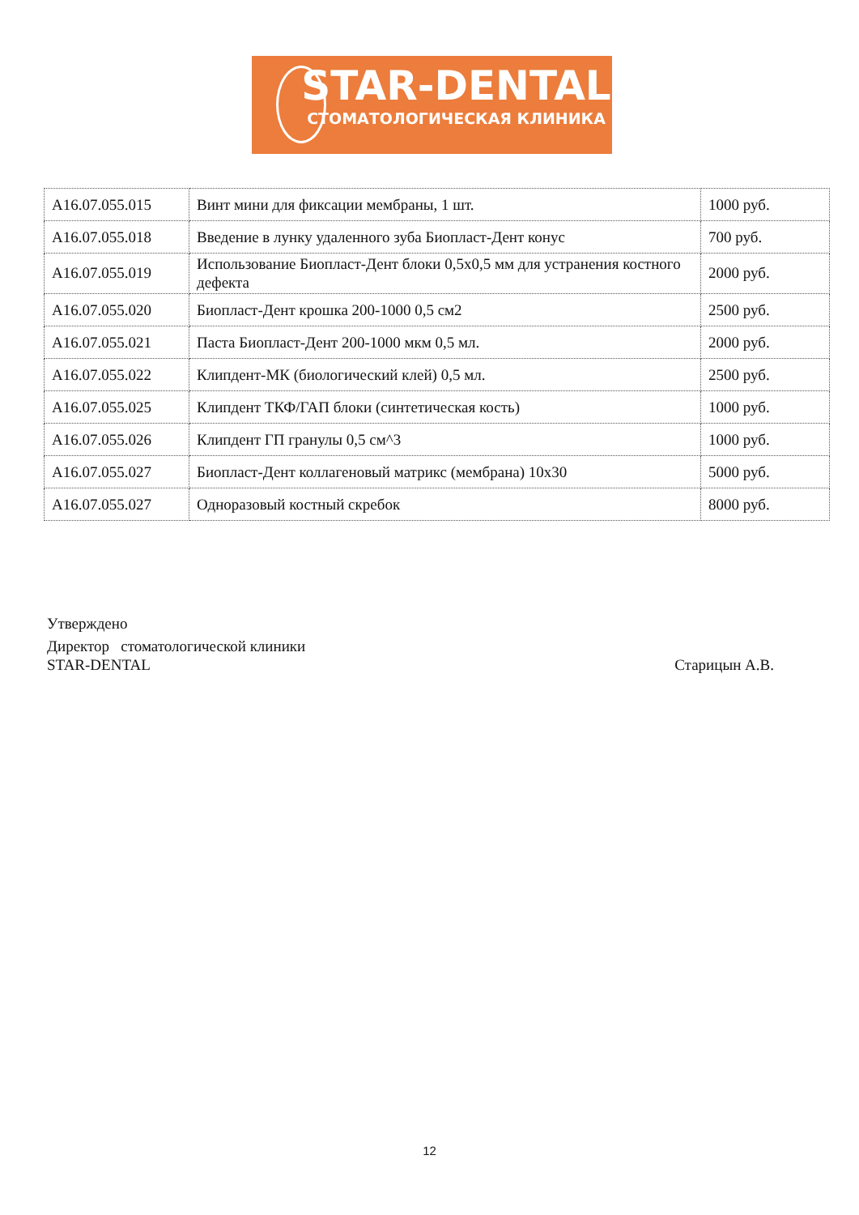STAR-DENTAL
СТОМАТОЛОГИЧЕСКАЯ КЛИНИКА
| А16.07.055.015 | Винт мини для фиксации мембраны, 1 шт. | 1000 руб. |
| А16.07.055.018 | Введение в лунку удаленного зуба Биопласт-Дент конус | 700 руб. |
| А16.07.055.019 | Использование Биопласт-Дент блоки 0,5х0,5 мм для устранения костного дефекта | 2000 руб. |
| А16.07.055.020 | Биопласт-Дент крошка 200-1000 0,5 см2 | 2500 руб. |
| А16.07.055.021 | Паста Биопласт-Дент 200-1000 мкм 0,5 мл. | 2000 руб. |
| А16.07.055.022 | Клипдент-МК (биологический клей) 0,5 мл. | 2500 руб. |
| А16.07.055.025 | Клипдент ТКФ/ГАП блоки (синтетическая кость) | 1000 руб. |
| А16.07.055.026 | Клипдент ГП гранулы 0,5 см^3 | 1000 руб. |
| А16.07.055.027 | Биопласт-Дент коллагеновый матрикс (мембрана) 10х30 | 5000 руб. |
| А16.07.055.027 | Одноразовый костный скребок | 8000 руб. |
Утверждено
Директор стоматологической клиники
STAR-DENTAL Старицын А.В.
12